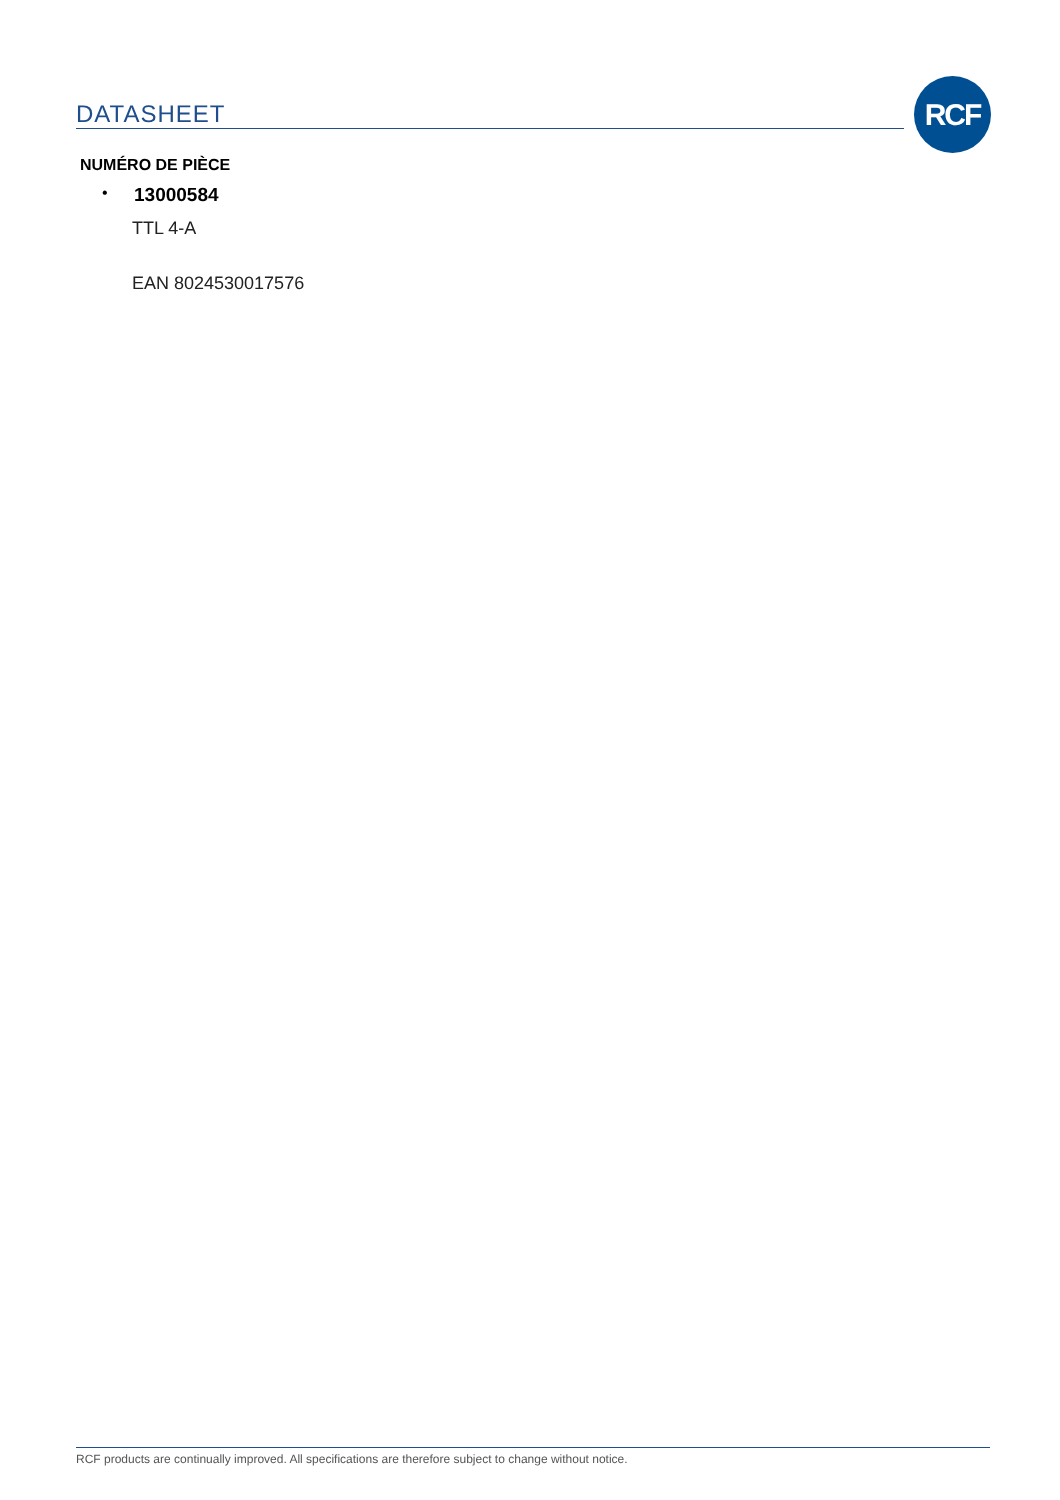DATASHEET
RCF
NUMÉRO DE PIÈCE
• 13000584
TTL 4-A
EAN 8024530017576
RCF products are continually improved. All specifications are therefore subject to change without notice.